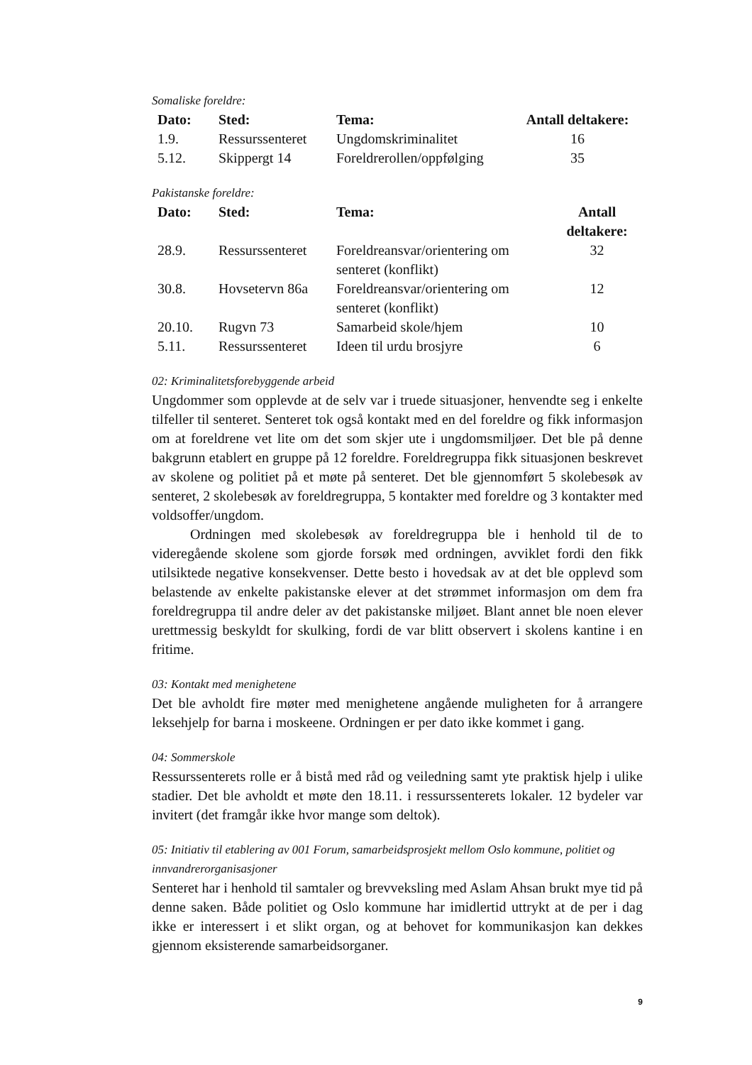Somaliske foreldre:
| Dato: | Sted: | Tema: | Antall deltakere: |
| --- | --- | --- | --- |
| 1.9. | Ressurssenteret | Ungdomskriminalitet | 16 |
| 5.12. | Skippergt 14 | Foreldrerollen/oppfølging | 35 |
Pakistanske foreldre:
| Dato: | Sted: | Tema: | Antall deltakere: |
| --- | --- | --- | --- |
| 28.9. | Ressurssenteret | Foreldreansvar/orientering om senteret (konflikt) | 32 |
| 30.8. | Hovsetervn 86a | Foreldreansvar/orientering om senteret (konflikt) | 12 |
| 20.10. | Rugvn 73 | Samarbeid skole/hjem | 10 |
| 5.11. | Ressurssenteret | Ideen til urdu brosjyre | 6 |
02: Kriminalitetsforebyggende arbeid
Ungdommer som opplevde at de selv var i truede situasjoner, henvendte seg i enkelte tilfeller til senteret. Senteret tok også kontakt med en del foreldre og fikk informasjon om at foreldrene vet lite om det som skjer ute i ungdomsmiljøer. Det ble på denne bakgrunn etablert en gruppe på 12 foreldre. Foreldregruppa fikk situasjonen beskrevet av skolene og politiet på et møte på senteret. Det ble gjennomført 5 skolebesøk av senteret, 2 skolebesøk av foreldregruppa, 5 kontakter med foreldre og 3 kontakter med voldsoffer/ungdom.
Ordningen med skolebesøk av foreldregruppa ble i henhold til de to videregående skolene som gjorde forsøk med ordningen, avviklet fordi den fikk utilsiktede negative konsekvenser. Dette besto i hovedsak av at det ble opplevd som belastende av enkelte pakistanske elever at det strømmet informasjon om dem fra foreldregruppa til andre deler av det pakistanske miljøet. Blant annet ble noen elever urettmessig beskyldt for skulking, fordi de var blitt observert i skolens kantine i en fritime.
03: Kontakt med menighetene
Det ble avholdt fire møter med menighetene angående muligheten for å arrangere leksehjelp for barna i moskeene. Ordningen er per dato ikke kommet i gang.
04: Sommerskole
Ressurssenterets rolle er å bistå med råd og veiledning samt yte praktisk hjelp i ulike stadier. Det ble avholdt et møte den 18.11. i ressurssenterets lokaler. 12 bydeler var invitert (det framgår ikke hvor mange som deltok).
05: Initiativ til etablering av 001 Forum, samarbeidsprosjekt mellom Oslo kommune, politiet og innvandrerorganisasjoner
Senteret har i henhold til samtaler og brevveksling med Aslam Ahsan brukt mye tid på denne saken. Både politiet og Oslo kommune har imidlertid uttrykt at de per i dag ikke er interessert i et slikt organ, og at behovet for kommunikasjon kan dekkes gjennom eksisterende samarbeidsorganer.
9